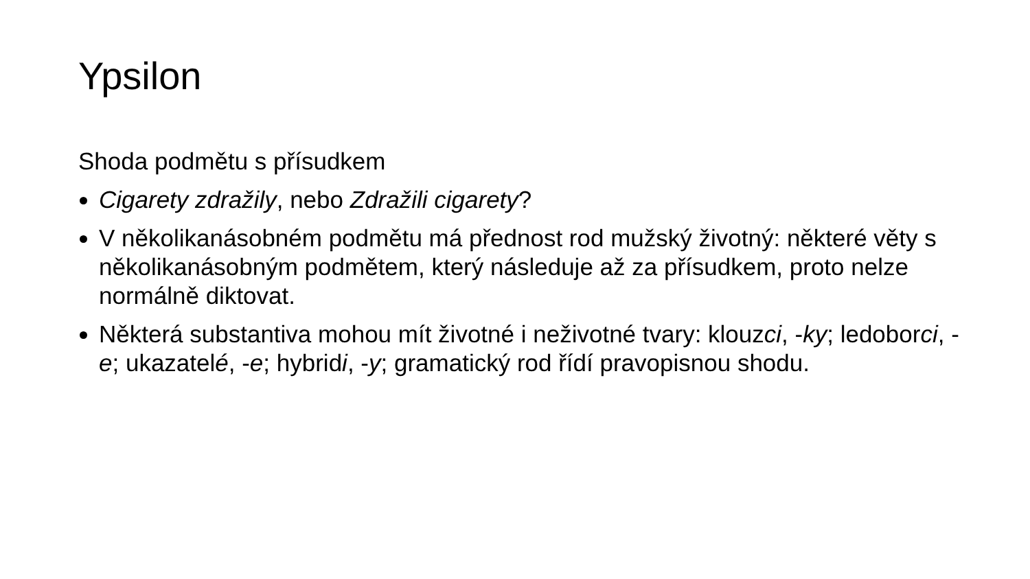Ypsilon
Shoda podmětu s přísudkem
Cigarety zdražily, nebo Zdražili cigarety?
V několikanásobném podmětu má přednost rod mužský životný: některé věty s několikanásobným podmětem, který následuje až za přísudkem, proto nelze normálně diktovat.
Některá substantiva mohou mít životné i neživotné tvary: klouzci, -ky; ledoborci, -e; ukazatelé, -e; hybridi, -y; gramatický rod řídí pravopisnou shodu.